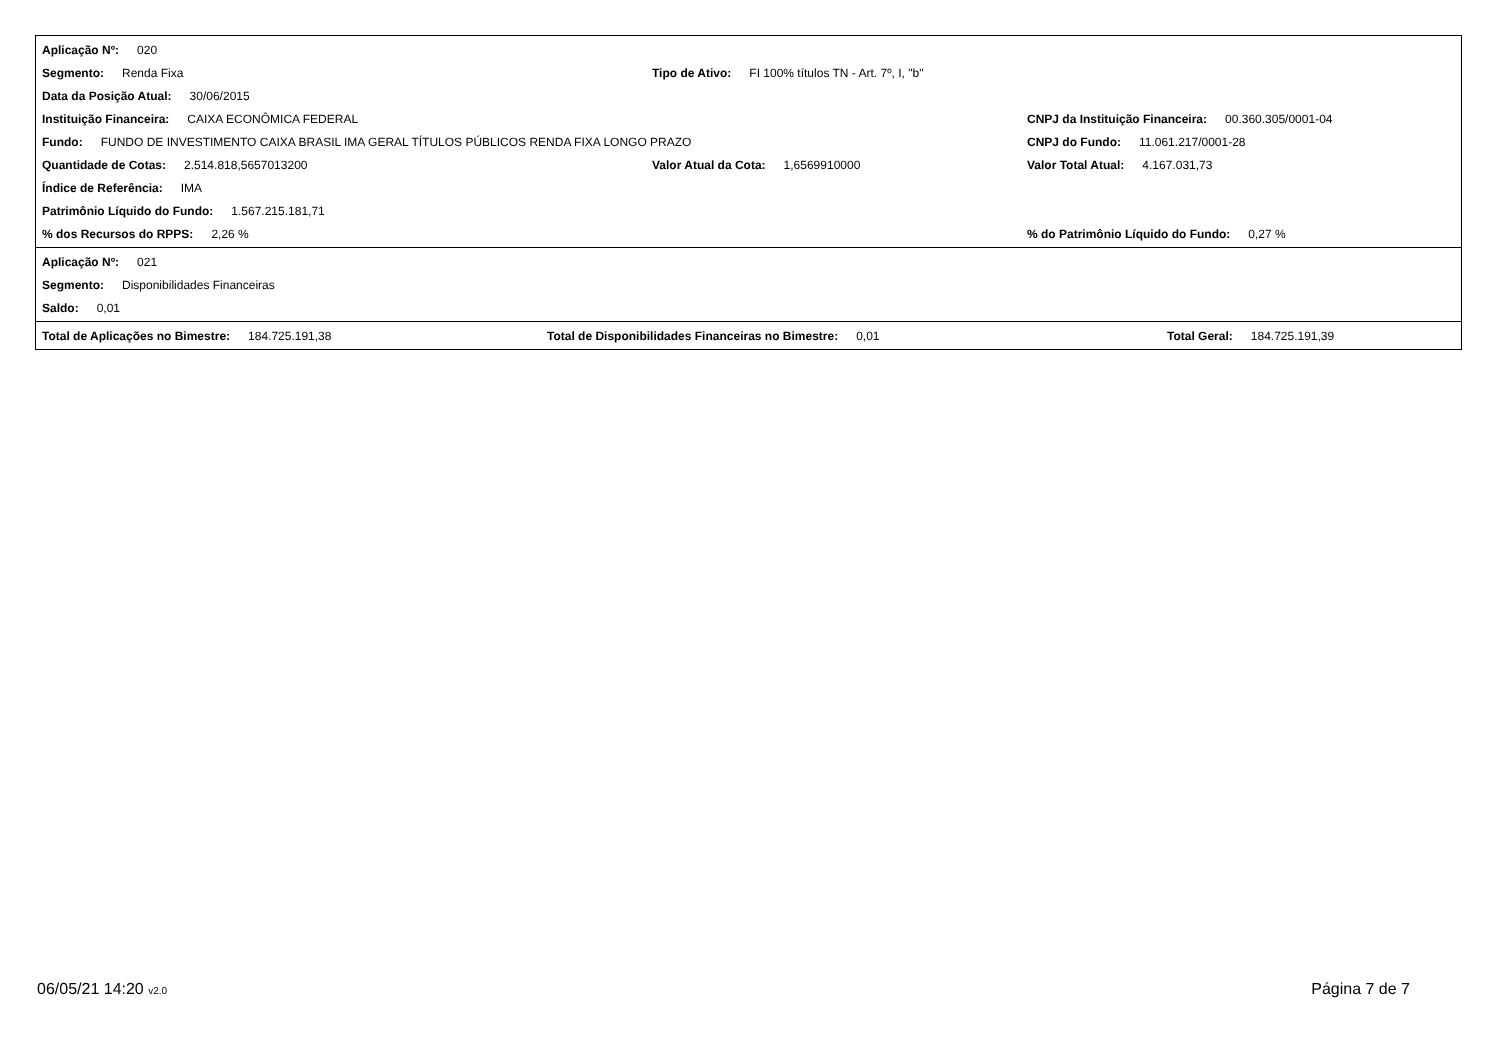Aplicação Nº: 020
Segmento: Renda Fixa Tipo de Ativo: FI 100% títulos TN - Art. 7º, I, "b"
Data da Posição Atual: 30/06/2015
Instituição Financeira: CAIXA ECONÔMICA FEDERAL
CNPJ da Instituição Financeira: 00.360.305/0001-04
Fundo: FUNDO DE INVESTIMENTO CAIXA BRASIL IMA GERAL TÍTULOS PÚBLICOS RENDA FIXA LONGO PRAZO
CNPJ do Fundo: 11.061.217/0001-28
Quantidade de Cotas: 2.514.818,5657013200 Valor Atual da Cota: 1,6569910000
Valor Total Atual: 4.167.031,73
Índice de Referência: IMA
Patrimônio Líquido do Fundo: 1.567.215.181,71
% dos Recursos do RPPS: 2,26 %
% do Patrimônio Líquido do Fundo: 0,27 %
Aplicação Nº: 021
Segmento: Disponibilidades Financeiras
Saldo: 0,01
Total de Aplicações no Bimestre: 184.725.191,38 Total de Disponibilidades Financeiras no Bimestre: 0,01 Total Geral: 184.725.191,39
06/05/21 14:20 v2.0
Página 7 de 7